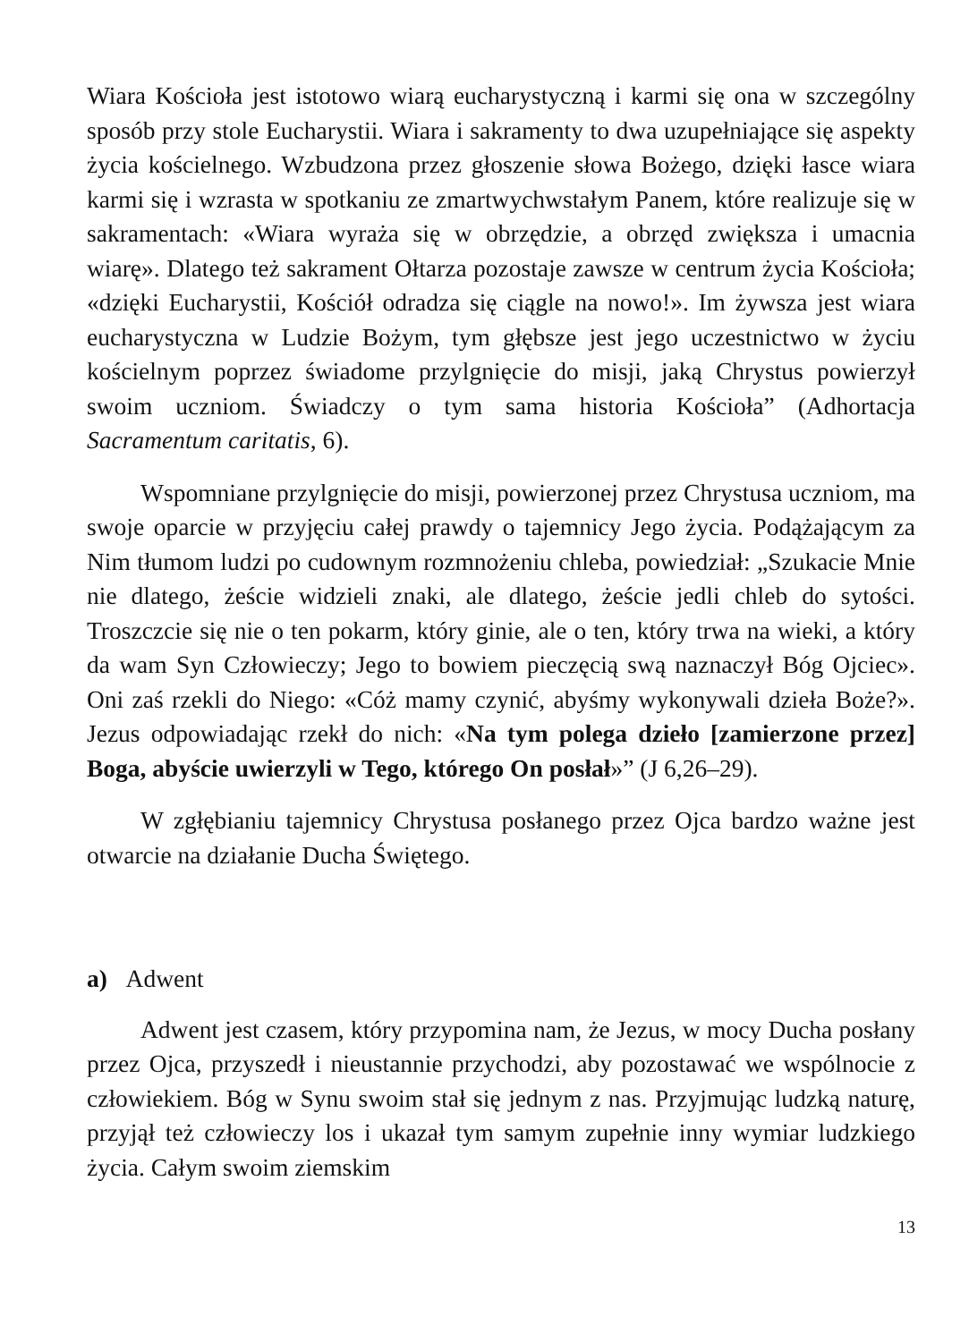Wiara Kościoła jest istotowo wiarą eucharystyczną i karmi się ona w szczególny sposób przy stole Eucharystii. Wiara i sakramenty to dwa uzupełniające się aspekty życia kościelnego. Wzbudzona przez głoszenie słowa Bożego, dzięki łasce wiara karmi się i wzrasta w spotkaniu ze zmartwychwstałym Panem, które realizuje się w sakramentach: «Wiara wyraża się w obrzędzie, a obrzęd zwiększa i umacnia wiarę». Dlatego też sakrament Ołtarza pozostaje zawsze w centrum życia Kościoła; «dzięki Eucharystii, Kościół odradza się ciągle na nowo!». Im żywsza jest wiara eucharystyczna w Ludzie Bożym, tym głębsze jest jego uczestnictwo w życiu kościelnym poprzez świadome przylgnięcie do misji, jaką Chrystus powierzył swoim uczniom. Świadczy o tym sama historia Kościoła” (Adhortacja Sacramentum caritatis, 6).
Wspomniane przylgnięcie do misji, powierzonej przez Chrystusa uczniom, ma swoje oparcie w przyjęciu całej prawdy o tajemnicy Jego życia. Podążającym za Nim tłumom ludzi po cudownym rozmnożeniu chleba, powiedział: „Szukacie Mnie nie dlatego, żeście widzieli znaki, ale dlatego, żeście jedli chleb do sytości. Troszczcie się nie o ten pokarm, który ginie, ale o ten, który trwa na wieki, a który da wam Syn Człowieczy; Jego to bowiem pieczęcią swą naznaczył Bóg Ojciec». Oni zaś rzekli do Niego: «Cóż mamy czynić, abyśmy wykonywali dzieła Boże?». Jezus odpowiadając rzekł do nich: «Na tym polega dzieło [zamierzone przez] Boga, abyście uwierzyli w Tego, którego On posłał»” (J 6,26–29).
W zgłębianiu tajemnicy Chrystusa posłanego przez Ojca bardzo ważne jest otwarcie na działanie Ducha Świętego.
a) Adwent
Adwent jest czasem, który przypomina nam, że Jezus, w mocy Ducha posłany przez Ojca, przyszedł i nieustannie przychodzi, aby pozostawać we wspólnocie z człowiekiem. Bóg w Synu swoim stał się jednym z nas. Przyjmując ludzką naturę, przyjął też człowieczy los i ukazał tym samym zupełnie inny wymiar ludzkiego życia. Całym swoim ziemskim
13